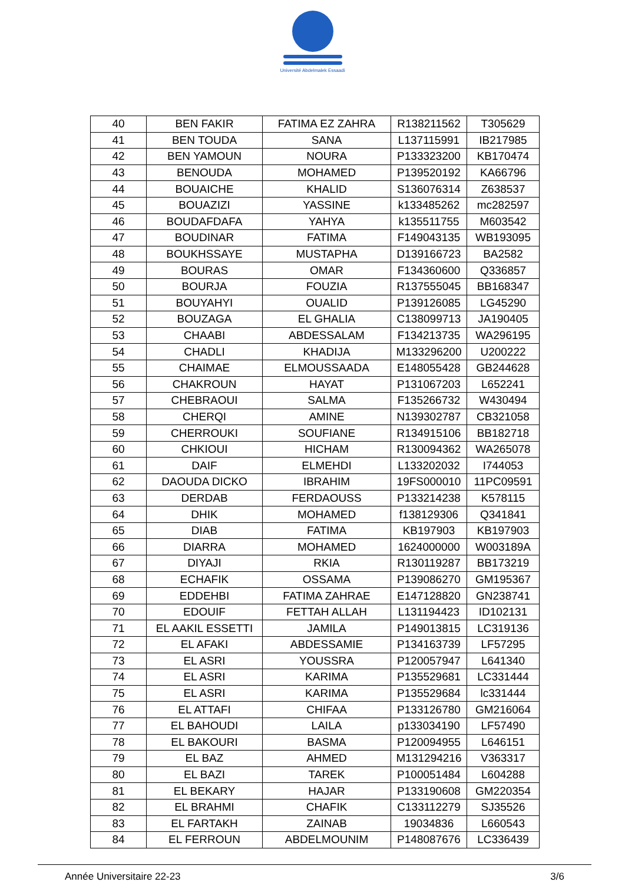Université Abdelmalek Essaadi
| 40 | BEN FAKIR | FATIMA EZ ZAHRA | R138211562 | T305629 |
| 41 | BEN TOUDA | SANA | L137115991 | IB217985 |
| 42 | BEN YAMOUN | NOURA | P133323200 | KB170474 |
| 43 | BENOUDA | MOHAMED | P139520192 | KA66796 |
| 44 | BOUAICHE | KHALID | S136076314 | Z638537 |
| 45 | BOUAZIZI | YASSINE | k133485262 | mc282597 |
| 46 | BOUDAFDAFA | YAHYA | k135511755 | M603542 |
| 47 | BOUDINAR | FATIMA | F149043135 | WB193095 |
| 48 | BOUKHSSAYE | MUSTAPHA | D139166723 | BA2582 |
| 49 | BOURAS | OMAR | F134360600 | Q336857 |
| 50 | BOURJA | FOUZIA | R137555045 | BB168347 |
| 51 | BOUYAHYI | OUALID | P139126085 | LG45290 |
| 52 | BOUZAGA | EL GHALIA | C138099713 | JA190405 |
| 53 | CHAABI | ABDESSALAM | F134213735 | WA296195 |
| 54 | CHADLI | KHADIJA | M133296200 | U200222 |
| 55 | CHAIMAE | ELMOUSSAADA | E148055428 | GB244628 |
| 56 | CHAKROUN | HAYAT | P131067203 | L652241 |
| 57 | CHEBRAOUI | SALMA | F135266732 | W430494 |
| 58 | CHERQI | AMINE | N139302787 | CB321058 |
| 59 | CHERROUKI | SOUFIANE | R134915106 | BB182718 |
| 60 | CHKIOUI | HICHAM | R130094362 | WA265078 |
| 61 | DAIF | ELMEHDI | L133202032 | I744053 |
| 62 | DAOUDA DICKO | IBRAHIM | 19FS000010 | 11PC09591 |
| 63 | DERDAB | FERDAOUSS | P133214238 | K578115 |
| 64 | DHIK | MOHAMED | f138129306 | Q341841 |
| 65 | DIAB | FATIMA | KB197903 | KB197903 |
| 66 | DIARRA | MOHAMED | 1624000000 | W003189A |
| 67 | DIYAJI | RKIA | R130119287 | BB173219 |
| 68 | ECHAFIK | OSSAMA | P139086270 | GM195367 |
| 69 | EDDEHBI | FATIMA ZAHRAE | E147128820 | GN238741 |
| 70 | EDOUIF | FETTAH ALLAH | L131194423 | ID102131 |
| 71 | EL AAKIL ESSETTI | JAMILA | P149013815 | LC319136 |
| 72 | EL AFAKI | ABDESSAMIE | P134163739 | LF57295 |
| 73 | EL ASRI | YOUSSRA | P120057947 | L641340 |
| 74 | EL ASRI | KARIMA | P135529681 | LC331444 |
| 75 | EL ASRI | KARIMA | P135529684 | lc331444 |
| 76 | EL ATTAFI | CHIFAA | P133126780 | GM216064 |
| 77 | EL BAHOUDI | LAILA | p133034190 | LF57490 |
| 78 | EL BAKOURI | BASMA | P120094955 | L646151 |
| 79 | EL BAZ | AHMED | M131294216 | V363317 |
| 80 | EL BAZI | TAREK | P100051484 | L604288 |
| 81 | EL BEKARY | HAJAR | P133190608 | GM220354 |
| 82 | EL BRAHMI | CHAFIK | C133112279 | SJ35526 |
| 83 | EL FARTAKH | ZAINAB | 19034836 | L660543 |
| 84 | EL FERROUN | ABDELMOUNIM | P148087676 | LC336439 |
Année Universitaire 22-23 3/6